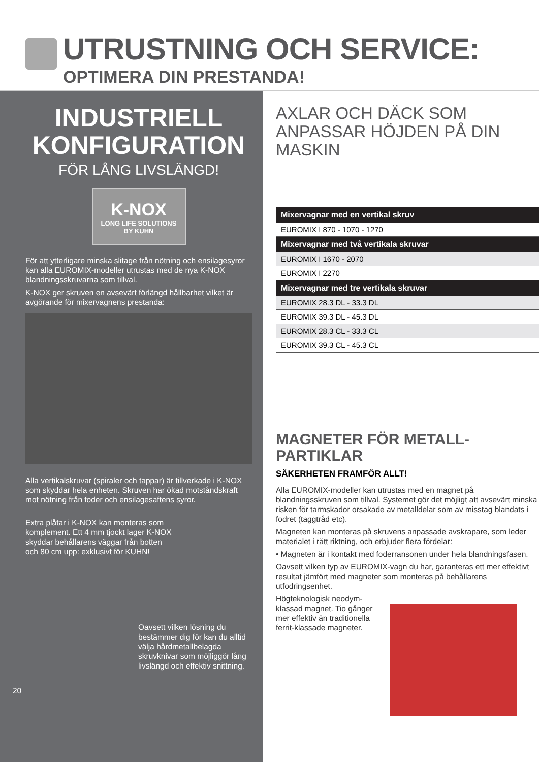UTRUSTNING OCH SERVICE:
OPTIMERA DIN PRESTANDA!
INDUSTRIELL
KONFIGURATION
FÖR LÅNG LIVSLÄNGD!
K-NOX
LONG LIFE SOLUTIONS
BY KUHN
För att ytterligare minska slitage från nötning och ensilagesyror kan alla EUROMIX-modeller utrustas med de nya K-NOX blandningsskruvarna som tillval.
K-NOX ger skruven en avsevärt förlängd hållbarhet vilket är avgörande för mixervagnens prestanda:
Alla vertikalskruvar (spiraler och tappar) är tillverkade i K-NOX som skyddar hela enheten. Skruven har ökad motståndskraft mot nötning från foder och ensilagesaftens syror.
Extra plåtar i K-NOX kan monteras som komplement. Ett 4 mm tjockt lager K-NOX skyddar behållarens väggar från botten och 80 cm upp: exklusivt för KUHN!
Oavsett vilken lösning du bestämmer dig för kan du alltid välja hårdmetallbelagda skruvknivar som möjliggör lång livslängd och effektiv snittning.
20
AXLAR OCH DÄCK SOM
ANPASSAR HÖJDEN PÅ DIN
MASKIN
| Mixervagnar med en vertikal skruv |
| --- |
| EUROMIX I 870 - 1070 - 1270 |
| Mixervagnar med två vertikala skruvar |
| EUROMIX I 1670 - 2070 |
| EUROMIX I 2270 |
| Mixervagnar med tre vertikala skruvar |
| EUROMIX 28.3 DL - 33.3 DL |
| EUROMIX 39.3 DL - 45.3 DL |
| EUROMIX 28.3 CL - 33.3 CL |
| EUROMIX 39.3 CL - 45.3 CL |
MAGNETER FÖR METALL-
PARTIKLAR
SÄKERHETEN FRAMFÖR ALLT!
Alla EUROMIX-modeller kan utrustas med en magnet på blandningsskruven som tillval. Systemet gör det möjligt att avsevärt minska risken för tarmskador orsakade av metalldelar som av misstag blandats i fodret (taggtråd etc).
Magneten kan monteras på skruvens anpassade avskrapare, som leder materialet i rätt riktning, och erbjuder flera fördelar:
• Magneten är i kontakt med foderransonen under hela blandningsfasen.
Oavsett vilken typ av EUROMIX-vagn du har, garanteras ett mer effektivt resultat jämfört med magneter som monteras på behållarens utfodringsenhet.
Högteknologisk neodym-klassad magnet. Tio gånger mer effektiv än traditionella ferrit-klassade magneter.